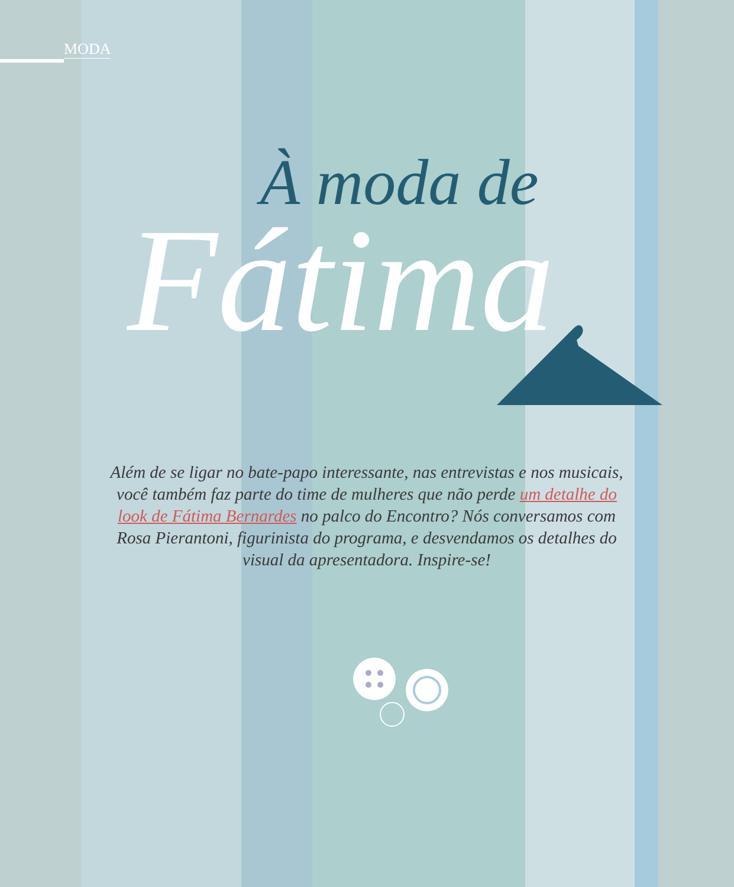MODA
À moda de
Fátima
Além de se ligar no bate-papo interessante, nas entrevistas e nos musicais, você também faz parte do time de mulheres que não perde um detalhe do look de Fátima Bernardes no palco do Encontro? Nós conversamos com Rosa Pierantoni, figurinista do programa, e desvendamos os detalhes do visual da apresentadora. Inspire-se!